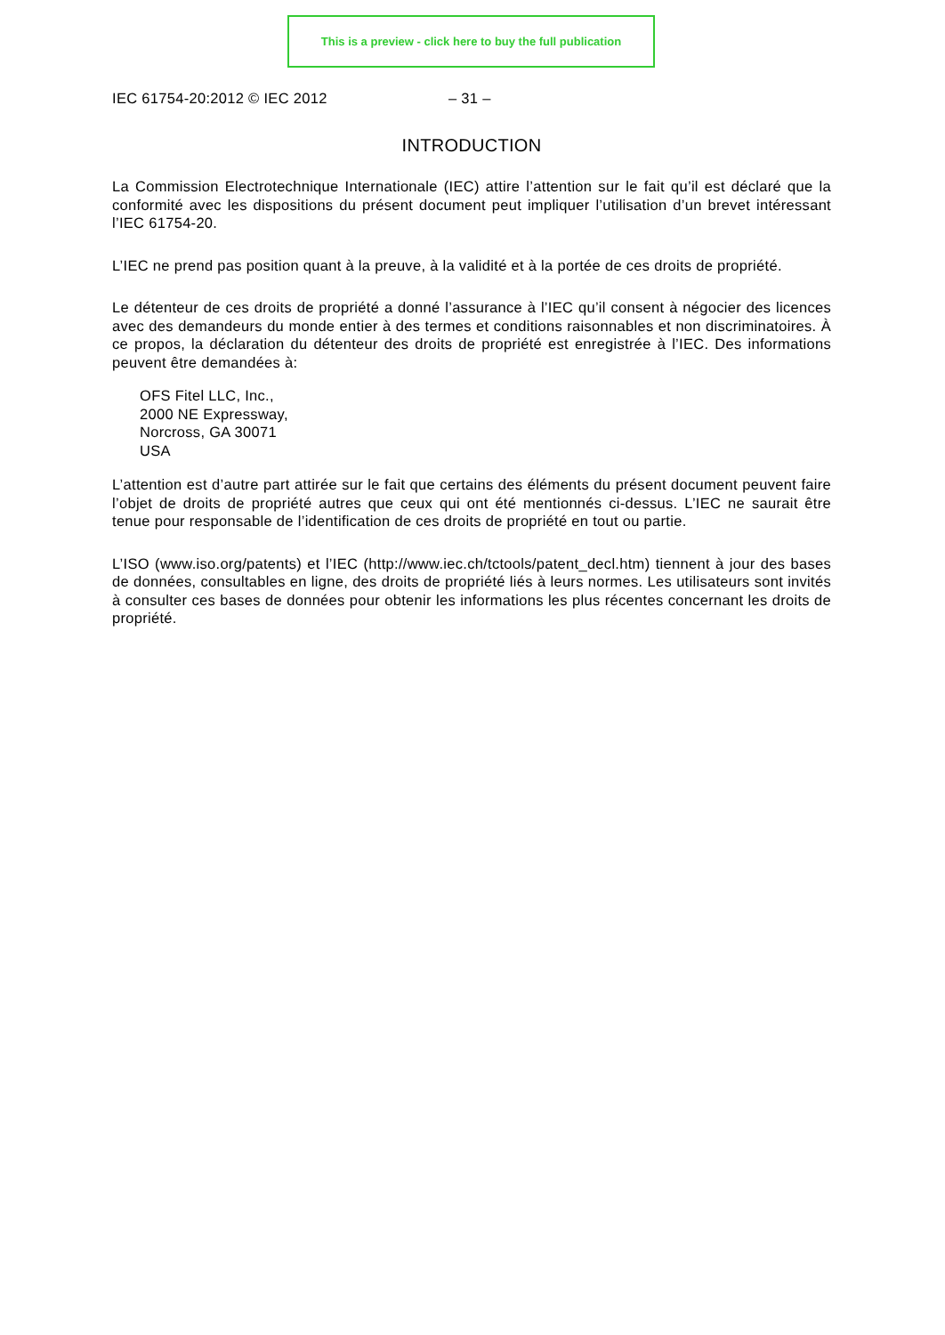This is a preview - click here to buy the full publication
IEC 61754-20:2012 © IEC 2012 – 31 –
INTRODUCTION
La Commission Electrotechnique Internationale (IEC) attire l’attention sur le fait qu’il est déclaré que la conformité avec les dispositions du présent document peut impliquer l’utilisation d’un brevet intéressant l’IEC 61754-20.
L’IEC ne prend pas position quant à la preuve, à la validité et à la portée de ces droits de propriété.
Le détenteur de ces droits de propriété a donné l’assurance à l’IEC qu’il consent à négocier des licences avec des demandeurs du monde entier à des termes et conditions raisonnables et non discriminatoires. À ce propos, la déclaration du détenteur des droits de propriété est enregistrée à l’IEC. Des informations peuvent être demandées à:
OFS Fitel LLC, Inc.,
2000 NE Expressway,
Norcross, GA 30071
USA
L’attention est d’autre part attirée sur le fait que certains des éléments du présent document peuvent faire l’objet de droits de propriété autres que ceux qui ont été mentionnés ci-dessus. L’IEC ne saurait être tenue pour responsable de l’identification de ces droits de propriété en tout ou partie.
L’ISO (www.iso.org/patents) et l’IEC (http://www.iec.ch/tctools/patent_decl.htm) tiennent à jour des bases de données, consultables en ligne, des droits de propriété liés à leurs normes. Les utilisateurs sont invités à consulter ces bases de données pour obtenir les informations les plus récentes concernant les droits de propriété.